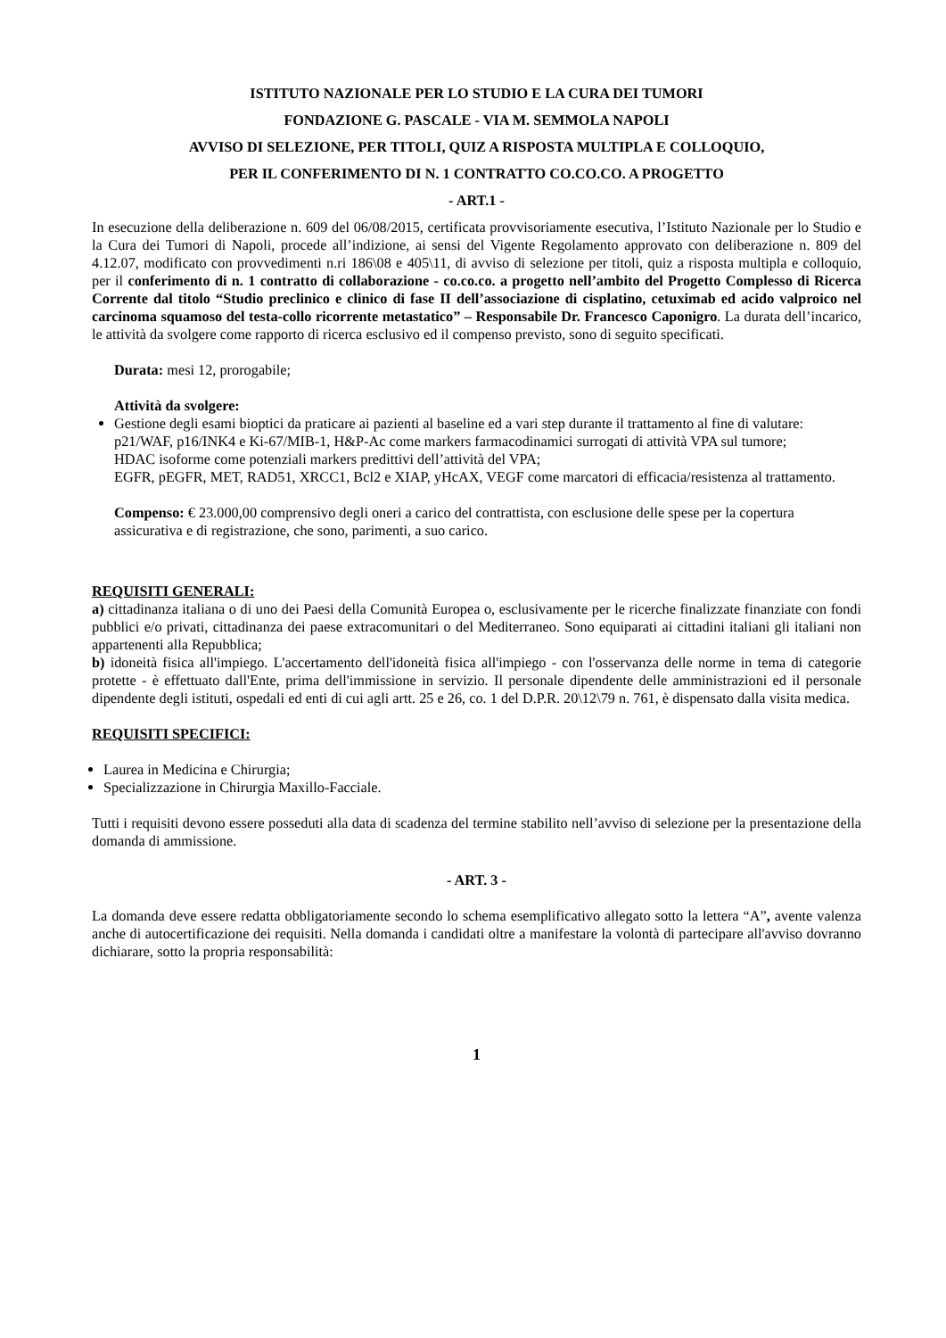ISTITUTO NAZIONALE PER LO STUDIO E LA CURA DEI TUMORI
FONDAZIONE G. PASCALE - VIA M. SEMMOLA NAPOLI
AVVISO DI SELEZIONE, PER TITOLI, QUIZ A RISPOSTA MULTIPLA E COLLOQUIO,
PER IL CONFERIMENTO DI N. 1 CONTRATTO CO.CO.CO. A PROGETTO
- ART.1 -
In esecuzione della deliberazione n. 609 del 06/08/2015, certificata provvisoriamente esecutiva, l’Istituto Nazionale per lo Studio e la Cura dei Tumori di Napoli, procede all’indizione, ai sensi del Vigente Regolamento approvato con deliberazione n. 809 del 4.12.07, modificato con provvedimenti n.ri 186\08 e 405\11, di avviso di selezione per titoli, quiz a risposta multipla e colloquio, per il conferimento di n. 1 contratto di collaborazione - co.co.co. a progetto nell’ambito del Progetto Complesso di Ricerca Corrente dal titolo “Studio preclinico e clinico di fase II dell’associazione di cisplatino, cetuximab ed acido valproico nel carcinoma squamoso del testa-collo ricorrente metastatico” – Responsabile Dr. Francesco Caponigro. La durata dell’incarico, le attività da svolgere come rapporto di ricerca esclusivo ed il compenso previsto, sono di seguito specificati.
Durata: mesi 12, prorogabile;
Attività da svolgere:
Gestione degli esami bioptici da praticare ai pazienti al baseline ed a vari step durante il trattamento al fine di valutare:
p21/WAF, p16/INK4 e Ki-67/MIB-1, H&P-Ac come markers farmacodinamici surrogati di attività VPA sul tumore;
HDAC isoforme come potenziali markers predittivi dell’attività del VPA;
EGFR, pEGFR, MET, RAD51, XRCC1, Bcl2 e XIAP, yHcAX, VEGF come marcatori di efficacia/resistenza al trattamento.
Compenso: € 23.000,00 comprensivo degli oneri a carico del contrattista, con esclusione delle spese per la copertura assicurativa e di registrazione, che sono, parimenti, a suo carico.
REQUISITI GENERALI:
a) cittadinanza italiana o di uno dei Paesi della Comunità Europea o, esclusivamente per le ricerche finalizzate finanziate con fondi pubblici e/o privati, cittadinanza dei paese extracomunitari o del Mediterraneo. Sono equiparati ai cittadini italiani gli italiani non appartenenti alla Repubblica;
b) idoneità fisica all'impiego. L'accertamento dell'idoneità fisica all'impiego - con l'osservanza delle norme in tema di categorie protette - è effettuato dall'Ente, prima dell'immissione in servizio. Il personale dipendente delle amministrazioni ed il personale dipendente degli istituti, ospedali ed enti di cui agli artt. 25 e 26, co. 1 del D.P.R. 20\12\79 n. 761, è dispensato dalla visita medica.
REQUISITI SPECIFICI:
Laurea in Medicina e Chirurgia;
Specializzazione in Chirurgia Maxillo-Facciale.
Tutti i requisiti devono essere posseduti alla data di scadenza del termine stabilito nell’avviso di selezione per la presentazione della domanda di ammissione.
- ART. 3 -
La domanda deve essere redatta obbligatoriamente secondo lo schema esemplificativo allegato sotto la lettera “A”, avente valenza anche di autocertificazione dei requisiti. Nella domanda i candidati oltre a manifestare la volontà di partecipare all'avviso dovranno dichiarare, sotto la propria responsabilità:
1